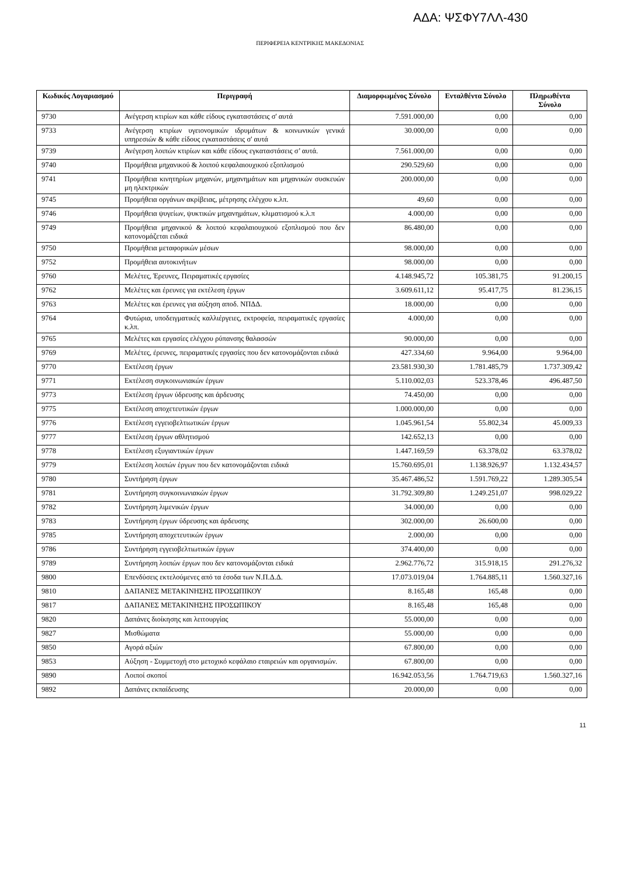ΑΔΑ: ΨΣΦΥ7ΛΛ-430
ΠΕΡΙΦΕΡΕΙΑ ΚΕΝΤΡΙΚΗΣ ΜΑΚΕΔΟΝΙΑΣ
| Κωδικός Λογαριασμού | Περιγραφή | Διαμορφωμένος Σύνολο | Ενταλθέντα Σύνολο | Πληρωθέντα Σύνολο |
| --- | --- | --- | --- | --- |
| 9730 | Ανέγερση κτιρίων και κάθε είδους εγκαταστάσεις σ' αυτά | 7.591.000,00 | 0,00 | 0,00 |
| 9733 | Ανέγερση κτιρίων υγειονομικών ιδρυμάτων & κοινωνικών γενικά υπηρεσιών & κάθε είδους εγκαταστάσεις σ' αυτά | 30.000,00 | 0,00 | 0,00 |
| 9739 | Ανέγερση λοιπών κτιρίων και κάθε είδους εγκαταστάσεις σ’ αυτά. | 7.561.000,00 | 0,00 | 0,00 |
| 9740 | Προμήθεια μηχανικού & λοιπού κεφαλαιουχικού εξοπλισμού | 290.529,60 | 0,00 | 0,00 |
| 9741 | Προμήθεια κινητηρίων μηχανών, μηχανημάτων και μηχανικών συσκευών μη ηλεκτρικών | 200.000,00 | 0,00 | 0,00 |
| 9745 | Προμήθεια οργάνων ακρίβειας, μέτρησης ελέγχου κ.λπ. | 49,60 | 0,00 | 0,00 |
| 9746 | Προμήθεια ψυγείων, ψυκτικών μηχανημάτων, κλιματισμού κ.λ.π | 4.000,00 | 0,00 | 0,00 |
| 9749 | Προμήθεια μηχανικού & λοιπού κεφαλαιουχικού εξοπλισμού που δεν κατονομάζεται ειδικά | 86.480,00 | 0,00 | 0,00 |
| 9750 | Προμήθεια μεταφορικών μέσων | 98.000,00 | 0,00 | 0,00 |
| 9752 | Προμήθεια αυτοκινήτων | 98.000,00 | 0,00 | 0,00 |
| 9760 | Μελέτες, Έρευνες, Πειραματικές εργασίες | 4.148.945,72 | 105.381,75 | 91.200,15 |
| 9762 | Μελέτες και έρευνες για εκτέλεση έργων | 3.609.611,12 | 95.417,75 | 81.236,15 |
| 9763 | Μελέτες και έρευνες για αύξηση αποδ. ΝΠΔΔ. | 18.000,00 | 0,00 | 0,00 |
| 9764 | Φυτώρια, υποδειγματικές καλλιέργειες, εκτροφεία, πειραματικές εργασίες κ.λπ. | 4.000,00 | 0,00 | 0,00 |
| 9765 | Μελέτες και εργασίες ελέγχου ρύπανσης θαλασσών | 90.000,00 | 0,00 | 0,00 |
| 9769 | Μελέτες, έρευνες, πειραματικές εργασίες που δεν κατονομάζονται ειδικά | 427.334,60 | 9.964,00 | 9.964,00 |
| 9770 | Εκτέλεση έργων | 23.581.930,30 | 1.781.485,79 | 1.737.309,42 |
| 9771 | Εκτέλεση συγκοινωνιακών έργων | 5.110.002,03 | 523.378,46 | 496.487,50 |
| 9773 | Εκτέλεση έργων ύδρευσης και άρδευσης | 74.450,00 | 0,00 | 0,00 |
| 9775 | Εκτέλεση αποχετευτικών έργων | 1.000.000,00 | 0,00 | 0,00 |
| 9776 | Εκτέλεση εγγειοβελτιωτικών έργων | 1.045.961,54 | 55.802,34 | 45.009,33 |
| 9777 | Εκτέλεση έργων αθλητισμού | 142.652,13 | 0,00 | 0,00 |
| 9778 | Εκτέλεση εξυγιαντικών έργων | 1.447.169,59 | 63.378,02 | 63.378,02 |
| 9779 | Εκτέλεση λοιπών έργων που δεν κατονομάζονται ειδικά | 15.760.695,01 | 1.138.926,97 | 1.132.434,57 |
| 9780 | Συντήρηση έργων | 35.467.486,52 | 1.591.769,22 | 1.289.305,54 |
| 9781 | Συντήρηση συγκοινωνιακών έργων | 31.792.309,80 | 1.249.251,07 | 998.029,22 |
| 9782 | Συντήρηση λιμενικών έργων | 34.000,00 | 0,00 | 0,00 |
| 9783 | Συντήρηση έργων ύδρευσης και άρδευσης | 302.000,00 | 26.600,00 | 0,00 |
| 9785 | Συντήρηση αποχετευτικών έργων | 2.000,00 | 0,00 | 0,00 |
| 9786 | Συντήρηση εγγειοβελτιωτικών έργων | 374.400,00 | 0,00 | 0,00 |
| 9789 | Συντήρηση λοιπών έργων που δεν κατονομάζονται ειδικά | 2.962.776,72 | 315.918,15 | 291.276,32 |
| 9800 | Επενδύσεις εκτελούμενες από τα έσοδα των Ν.Π.Δ.Δ. | 17.073.019,04 | 1.764.885,11 | 1.560.327,16 |
| 9810 | ΔΑΠΑΝΕΣ ΜΕΤΑΚΙΝΗΣΗΣ ΠΡΟΣΩΠΙΚΟΥ | 8.165,48 | 165,48 | 0,00 |
| 9817 | ΔΑΠΑΝΕΣ ΜΕΤΑΚΙΝΗΣΗΣ ΠΡΟΣΩΠΙΚΟΥ | 8.165,48 | 165,48 | 0,00 |
| 9820 | Δαπάνες διοίκησης και λειτουργίας | 55.000,00 | 0,00 | 0,00 |
| 9827 | Μισθώματα | 55.000,00 | 0,00 | 0,00 |
| 9850 | Αγορά αξιών | 67.800,00 | 0,00 | 0,00 |
| 9853 | Αύξηση - Συμμετοχή στο μετοχικό κεφάλαιο εταιρειών και οργανισμών. | 67.800,00 | 0,00 | 0,00 |
| 9890 | Λοιποί σκοποί | 16.942.053,56 | 1.764.719,63 | 1.560.327,16 |
| 9892 | Δαπάνες εκπαίδευσης | 20.000,00 | 0,00 | 0,00 |
11